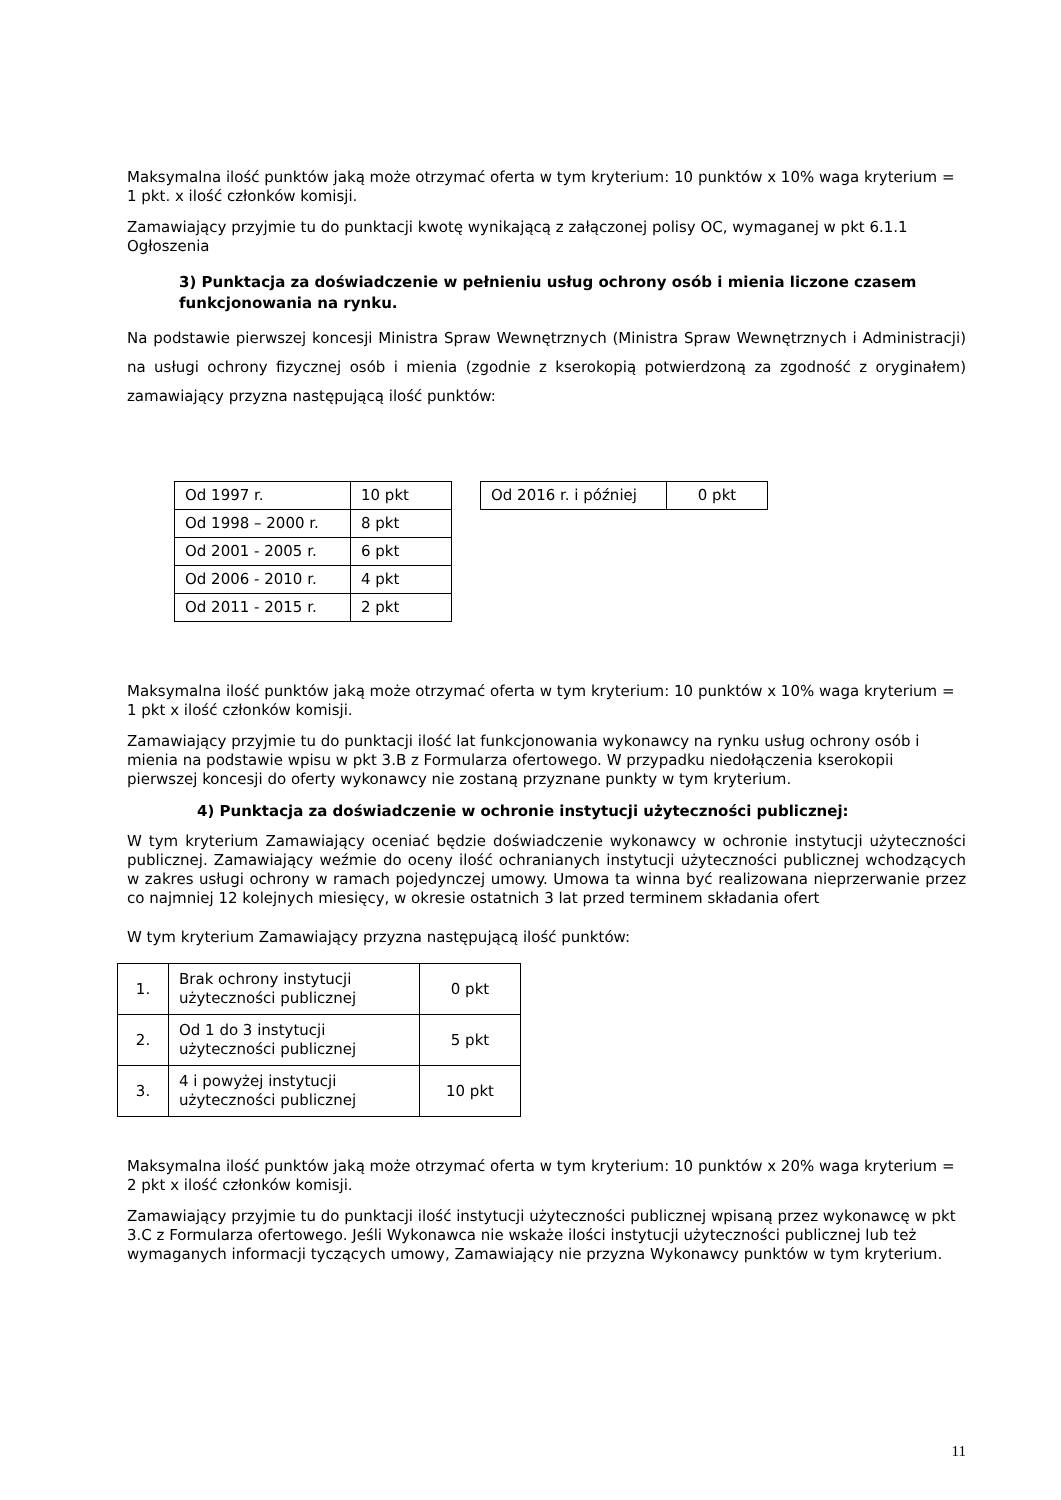Maksymalna ilość punktów jaką może otrzymać oferta w tym kryterium: 10 punktów x 10% waga kryterium = 1 pkt. x ilość członków komisji.
Zamawiający przyjmie tu do punktacji kwotę wynikającą z załączonej polisy OC, wymaganej w pkt 6.1.1 Ogłoszenia
3) Punktacja za doświadczenie w pełnieniu usług ochrony osób i mienia liczone czasem funkcjonowania na rynku.
Na podstawie pierwszej koncesji Ministra Spraw Wewnętrznych (Ministra Spraw Wewnętrznych i Administracji) na usługi ochrony fizycznej osób i mienia (zgodnie z kserokopią potwierdzoną za zgodność z oryginałem) zamawiający przyzna następującą ilość punktów:
| Od 1997 r. | 10 pkt |
| Od 1998 – 2000 r. | 8 pkt |
| Od 2001 - 2005 r. | 6 pkt |
| Od 2006 - 2010 r. | 4 pkt |
| Od 2011 - 2015 r. | 2 pkt |
| Od 2016 r. i później | 0 pkt |
Maksymalna ilość punktów jaką może otrzymać oferta w tym kryterium: 10 punktów x 10% waga kryterium = 1 pkt x ilość członków komisji.
Zamawiający przyjmie tu do punktacji ilość lat funkcjonowania wykonawcy na rynku usług ochrony osób i mienia na podstawie wpisu w pkt 3.B z Formularza ofertowego. W przypadku niedołączenia kserokopii pierwszej koncesji do oferty wykonawcy nie zostaną przyznane punkty w tym kryterium.
4) Punktacja za doświadczenie w ochronie instytucji użyteczności publicznej:
W tym kryterium Zamawiający oceniać będzie doświadczenie wykonawcy w ochronie instytucji użyteczności publicznej. Zamawiający weźmie do oceny ilość ochranianych instytucji użyteczności publicznej wchodzących w zakres usługi ochrony w ramach pojedynczej umowy. Umowa ta winna być realizowana nieprzerwanie przez co najmniej 12 kolejnych miesięcy, w okresie ostatnich 3 lat przed terminem składania ofert
W tym kryterium Zamawiający przyzna następującą ilość punktów:
| 1. | Brak ochrony instytucji użyteczności publicznej | 0 pkt |
| 2. | Od 1 do 3 instytucji użyteczności publicznej | 5 pkt |
| 3. | 4 i powyżej instytucji użyteczności publicznej | 10 pkt |
Maksymalna ilość punktów jaką może otrzymać oferta w tym kryterium: 10 punktów x 20% waga kryterium = 2 pkt x ilość członków komisji.
Zamawiający przyjmie tu do punktacji ilość instytucji użyteczności publicznej wpisaną przez wykonawcę w pkt 3.C z Formularza ofertowego. Jeśli Wykonawca nie wskaże ilości instytucji użyteczności publicznej lub też wymaganych informacji tyczących umowy, Zamawiający nie przyzna Wykonawcy punktów w tym kryterium.
11